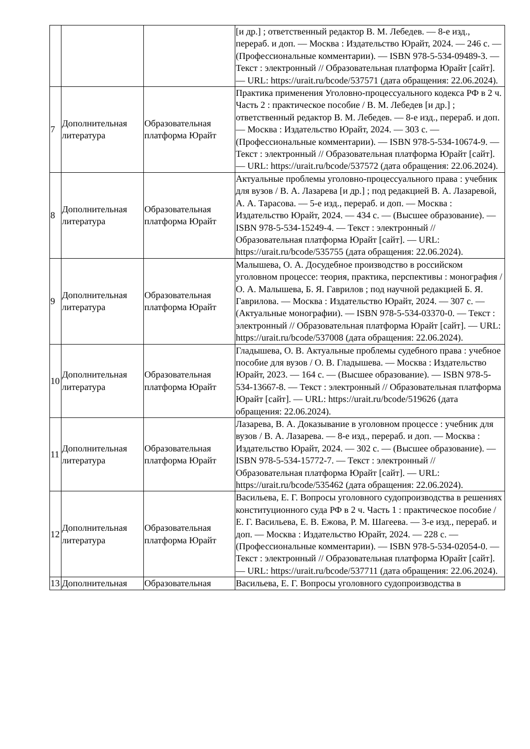| | | | [и др.] ; ответственный редактор В. М. Лебедев. — 8-е изд., перераб. и доп. — Москва : Издательство Юрайт, 2024. — 246 с. — (Профессиональные комментарии). — ISBN 978-5-534-09489-3. — Текст : электронный // Образовательная платформа Юрайт [сайт]. — URL: https://urait.ru/bcode/537571 (дата обращения: 22.06.2024). |
| 7 | Дополнительная литература | Образовательная платформа Юрайт | Практика применения Уголовно-процессуального кодекса РФ в 2 ч. Часть 2 : практическое пособие / В. М. Лебедев [и др.] ; ответственный редактор В. М. Лебедев. — 8-е изд., перераб. и доп. — Москва : Издательство Юрайт, 2024. — 303 с. — (Профессиональные комментарии). — ISBN 978-5-534-10674-9. — Текст : электронный // Образовательная платформа Юрайт [сайт]. — URL: https://urait.ru/bcode/537572 (дата обращения: 22.06.2024). |
| 8 | Дополнительная литература | Образовательная платформа Юрайт | Актуальные проблемы уголовно-процессуального права : учебник для вузов / В. А. Лазарева [и др.] ; под редакцией В. А. Лазаревой, А. А. Тарасова. — 5-е изд., перераб. и доп. — Москва : Издательство Юрайт, 2024. — 434 с. — (Высшее образование). — ISBN 978-5-534-15249-4. — Текст : электронный // Образовательная платформа Юрайт [сайт]. — URL: https://urait.ru/bcode/535755 (дата обращения: 22.06.2024). |
| 9 | Дополнительная литература | Образовательная платформа Юрайт | Малышева, О. А. Досудебное производство в российском уголовном процессе: теория, практика, перспективы : монография / О. А. Малышева, Б. Я. Гаврилов ; под научной редакцией Б. Я. Гаврилова. — Москва : Издательство Юрайт, 2024. — 307 с. — (Актуальные монографии). — ISBN 978-5-534-03370-0. — Текст : электронный // Образовательная платформа Юрайт [сайт]. — URL: https://urait.ru/bcode/537008 (дата обращения: 22.06.2024). |
| 10 | Дополнительная литература | Образовательная платформа Юрайт | Гладышева, О. В. Актуальные проблемы судебного права : учебное пособие для вузов / О. В. Гладышева. — Москва : Издательство Юрайт, 2023. — 164 с. — (Высшее образование). — ISBN 978-5-534-13667-8. — Текст : электронный // Образовательная платформа Юрайт [сайт]. — URL: https://urait.ru/bcode/519626 (дата обращения: 22.06.2024). |
| 11 | Дополнительная литература | Образовательная платформа Юрайт | Лазарева, В. А. Доказывание в уголовном процессе : учебник для вузов / В. А. Лазарева. — 8-е изд., перераб. и доп. — Москва : Издательство Юрайт, 2024. — 302 с. — (Высшее образование). — ISBN 978-5-534-15772-7. — Текст : электронный // Образовательная платформа Юрайт [сайт]. — URL: https://urait.ru/bcode/535462 (дата обращения: 22.06.2024). |
| 12 | Дополнительная литература | Образовательная платформа Юрайт | Васильева, Е. Г. Вопросы уголовного судопроизводства в решениях конституционного суда РФ в 2 ч. Часть 1 : практическое пособие / Е. Г. Васильева, Е. В. Ежова, Р. М. Шагеева. — 3-е изд., перераб. и доп. — Москва : Издательство Юрайт, 2024. — 228 с. — (Профессиональные комментарии). — ISBN 978-5-534-02054-0. — Текст : электронный // Образовательная платформа Юрайт [сайт]. — URL: https://urait.ru/bcode/537711 (дата обращения: 22.06.2024). |
| 13 | Дополнительная | Образовательная | Васильева, Е. Г. Вопросы уголовного судопроизводства в |